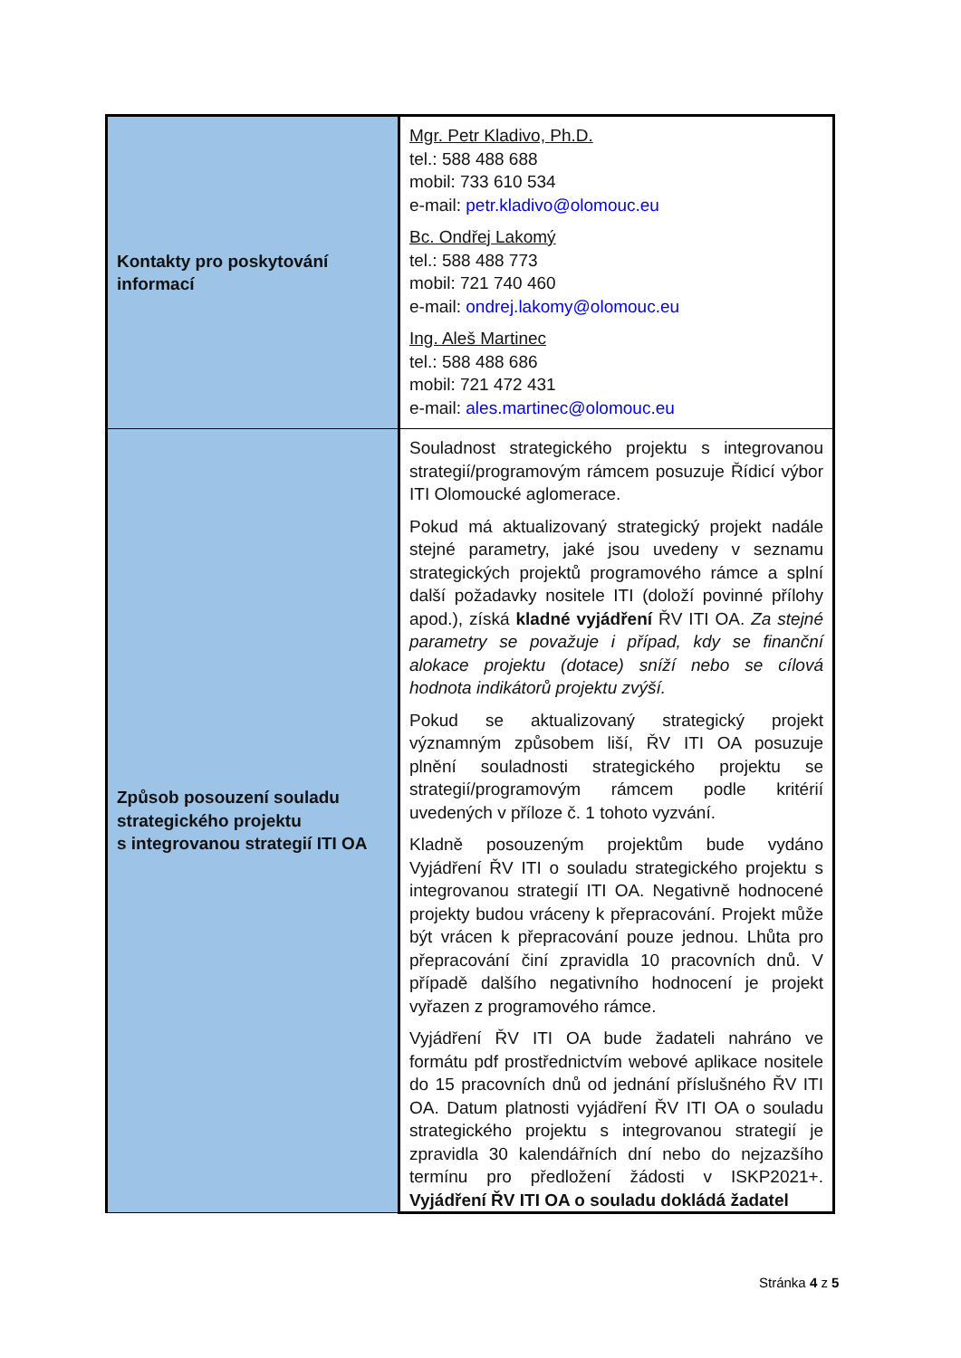| Kontakty pro poskytování informací | Mgr. Petr Kladivo, Ph.D. tel.: 588 488 688 mobil: 733 610 534 e-mail: petr.kladivo@olomouc.eu Bc. Ondřej Lakomý tel.: 588 488 773 mobil: 721 740 460 e-mail: ondrej.lakomy@olomouc.eu Ing. Aleš Martinec tel.: 588 488 686 mobil: 721 472 431 e-mail: ales.martinec@olomouc.eu |
| Způsob posouzení souladu strategického projektu s integrovanou strategií ITI OA | Souladnost strategického projektu s integrovanou strategií/programovým rámcem posuzuje Řídicí výbor ITI Olomoucké aglomerace. Pokud má aktualizovaný strategický projekt nadále stejné parametry, jaké jsou uvedeny v seznamu strategických projektů programového rámce a splní další požadavky nositele ITI (doloží povinné přílohy apod.), získá kladné vyjádření ŘV ITI OA. Za stejné parametry se považuje i případ, kdy se finanční alokace projektu (dotace) sníží nebo se cílová hodnota indikátorů projektu zvýší. Pokud se aktualizovaný strategický projekt významným způsobem liší, ŘV ITI OA posuzuje plnění souladnosti strategického projektu se strategií/programovým rámcem podle kritérií uvedených v příloze č. 1 tohoto vyzvání. Kladně posouzeným projektům bude vydáno Vyjádření ŘV ITI o souladu strategického projektu s integrovanou strategií ITI OA. Negativně hodnocené projekty budou vráceny k přepracování. Projekt může být vrácen k přepracování pouze jednou. Lhůta pro přepracování činí zpravidla 10 pracovních dnů. V případě dalšího negativního hodnocení je projekt vyřazen z programového rámce. Vyjádření ŘV ITI OA bude žadateli nahráno ve formátu pdf prostřednictvím webové aplikace nositele do 15 pracovních dnů od jednání příslušného ŘV ITI OA. Datum platnosti vyjádření ŘV ITI OA o souladu strategického projektu s integrovanou strategií je zpravidla 30 kalendářních dní nebo do nejzazšího termínu pro předložení žádosti v ISKP2021+. Vyjádření ŘV ITI OA o souladu dokládá žadatel |
Stránka 4 z 5